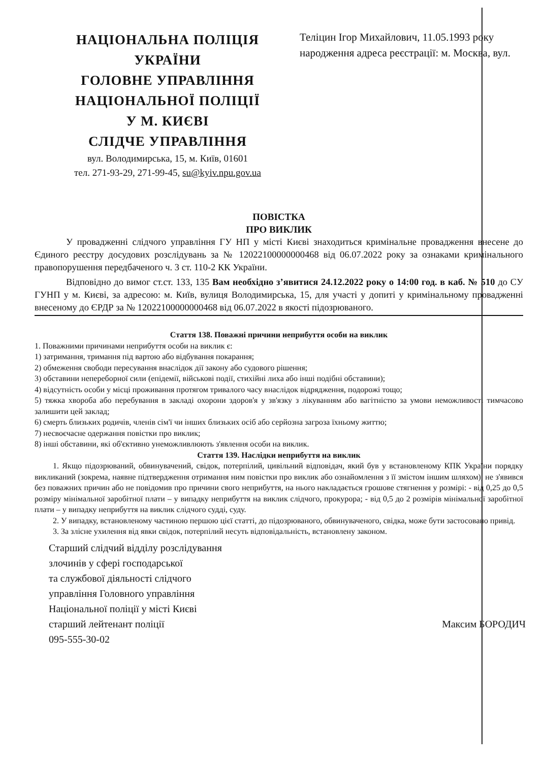НАЦІОНАЛЬНА ПОЛІЦІЯ
УКРАЇНИ
ГОЛОВНЕ УПРАВЛІННЯ
НАЦІОНАЛЬНОЇ ПОЛІЦІЇ
У М. КИЄВІ
СЛІДЧЕ УПРАВЛІННЯ
вул. Володимирська, 15, м. Київ, 01601
тел. 271-93-29, 271-99-45, su@kyiv.npu.gov.ua
Теліцин Ігор Михайлович, 11.05.1993 року народження адреса реєстрації: м. Москва, вул.
ПОВІСТКА
ПРО ВИКЛИК
У провадженні слідчого управління ГУ НП у місті Києві знаходиться кримінальне провадження внесене до Єдиного реєстру досудових розслідувань за № 12022100000000468 від 06.07.2022 року за ознаками кримінального правопорушення передбаченого ч. 3 ст. 110-2 КК України.
Відповідно до вимог ст.ст. 133, 135 Вам необхідно з’явитися 24.12.2022 року о 14:00 год. в каб. № 510 до СУ ГУНП у м. Києві, за адресою: м. Київ, вулиця Володимирська, 15, для участі у допиті у кримінальному провадженні внесеному до ЄРДР за № 12022100000000468 від 06.07.2022 в якості підозрюваного.
Стаття 138. Поважні причини неприбуття особи на виклик
1. Поважними причинами неприбуття особи на виклик є:
1) затримання, тримання під вартою або відбування покарання;
2) обмеження свободи пересування внаслідок дії закону або судового рішення;
3) обставини непереборної сили (епідемії, військові події, стихійні лиха або інші подібні обставини);
4) відсутність особи у місці проживання протягом тривалого часу внаслідок відрядження, подорожі тощо;
5) тяжка хвороба або перебування в закладі охорони здоров'я у зв'язку з лікуванням або вагітністю за умови неможливості тимчасово залишити цей заклад;
6) смерть близьких родичів, членів сім'ї чи інших близьких осіб або серйозна загроза їхньому життю;
7) несвоєчасне одержання повістки про виклик;
8) інші обставини, які об'єктивно унеможливлюють з'явлення особи на виклик.
Стаття 139. Наслідки неприбуття на виклик
1. Якщо підозрюваний, обвинувачений, свідок, потерпілий, цивільний відповідач, який був у встановленому КПК України порядку викликаний (зокрема, наявне підтвердження отримання ним повістки про виклик або ознайомлення з її змістом іншим шляхом), не з'явився без поважних причин або не повідомив про причини свого неприбуття, на нього накладається грошове стягнення у розмірі: - від 0,25 до 0,5 розміру мінімальної заробітної плати – у випадку неприбуття на виклик слідчого, прокурора; - від 0,5 до 2 розмірів мінімальної заробітної плати – у випадку неприбуття на виклик слідчого судді, суду.
2. У випадку, встановленому частиною першою цієї статті, до підозрюваного, обвинуваченого, свідка, може бути застосовано привід.
3. За злісне ухилення від явки свідок, потерпілий несуть відповідальність, встановлену законом.
Старший слідчий відділу розслідування
злочинів у сфері господарської
та службової діяльності слідчого
управління Головного управління
Національної поліції у місті Києві
старший лейтенант поліції
095-555-30-02
Максим БОРОДИЧ